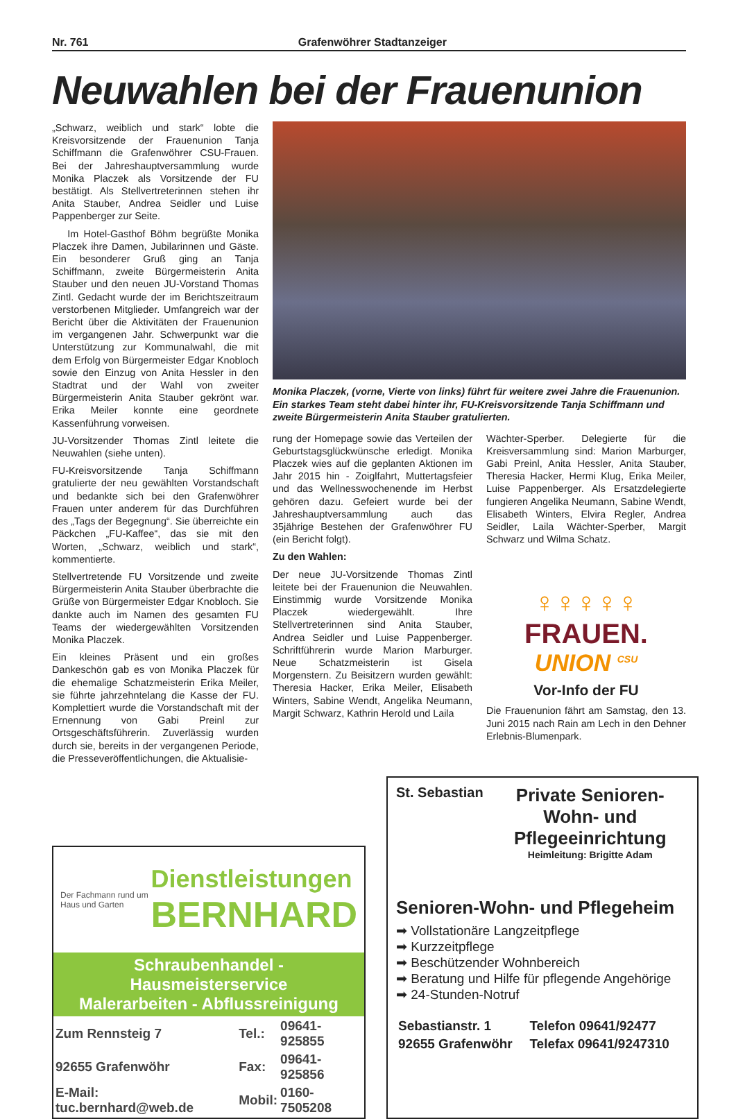Nr. 761 Grafenwöhrer Stadtanzeiger
Neuwahlen bei der Frauenunion
„Schwarz, weiblich und stark“ lobte die Kreisvorsitzende der Frauenunion Tanja Schiffmann die Grafenwöhrer CSU-Frauen. Bei der Jahreshauptversammlung wurde Monika Placzek als Vorsitzende der FU bestätigt. Als Stellvertreterinnen stehen ihr Anita Stauber, Andrea Seidler und Luise Pappenberger zur Seite.
Im Hotel-Gasthof Böhm begrüßte Monika Placzek ihre Damen, Jubilarinnen und Gäste. Ein besonderer Gruß ging an Tanja Schiffmann, zweite Bürgermeisterin Anita Stauber und den neuen JU-Vorstand Thomas Zintl. Gedacht wurde der im Berichtszeitraum verstorbenen Mitglieder. Umfangreich war der Bericht über die Aktivitäten der Frauenunion im vergangenen Jahr. Schwerpunkt war die Unterstützung zur Kommunalwahl, die mit dem Erfolg von Bürgermeister Edgar Knobloch sowie den Einzug von Anita Hessler in den Stadtrat und der Wahl von zweiter Bürgermeisterin Anita Stauber gekrönt war. Erika Meiler konnte eine geordnete Kassenführung vorweisen.
JU-Vorsitzender Thomas Zintl leitete die Neuwahlen (siehe unten).
FU-Kreisvorsitzende Tanja Schiffmann gratulierte der neu gewählten Vorstandschaft und bedankte sich bei den Grafenwöhrer Frauen unter anderem für das Durchführen des „Tags der Begegnung“. Sie überreichte ein Päckchen „FU-Kaffee“, das sie mit den Worten, „Schwarz, weiblich und stark“, kommentierte.
Stellvertretende FU Vorsitzende und zweite Bürgermeisterin Anita Stauber überbrachte die Grüße von Bürgermeister Edgar Knobloch. Sie dankte auch im Namen des gesamten FU Teams der wiedergewählten Vorsitzenden Monika Placzek.
Ein kleines Präsent und ein großes Dankeschön gab es von Monika Placzek für die ehemalige Schatzmeisterin Erika Meiler, sie führte jahrzehntelang die Kasse der FU. Komplettiert wurde die Vorstandschaft mit der Ernennung von Gabi Preinl zur Ortsgeschäftsführerin. Zuverlässig wurden durch sie, bereits in der vergangenen Periode, die Presseveröffentlichungen, die Aktualisie-
Monika Placzek, (vorne, Vierte von links) führt für weitere zwei Jahre die Frauenunion. Ein starkes Team steht dabei hinter ihr, FU-Kreisvorsitzende Tanja Schiffmann und zweite Bürgermeisterin Anita Stauber gratulierten.
rung der Homepage sowie das Verteilen der Geburtstagsglückwünsche erledigt. Monika Placzek wies auf die geplanten Aktionen im Jahr 2015 hin - Zoiglfahrt, Muttertagsfeier und das Wellnesswochenende im Herbst gehören dazu. Gefeiert wurde bei der Jahreshauptversammlung auch das 35jährige Bestehen der Grafenwöhrer FU (ein Bericht folgt).
Zu den Wahlen:
Der neue JU-Vorsitzende Thomas Zintl leitete bei der Frauenunion die Neuwahlen. Einstimmig wurde Vorsitzende Monika Placzek wiedergewählt. Ihre Stellvertreterinnen sind Anita Stauber, Andrea Seidler und Luise Pappenberger. Schriftführerin wurde Marion Marburger. Neue Schatzmeisterin ist Gisela Morgenstern. Zu Beisitzern wurden gewählt: Theresia Hacker, Erika Meiler, Elisabeth Winters, Sabine Wendt, Angelika Neumann, Margit Schwarz, Kathrin Herold und Laila
Wächter-Sperber. Delegierte für die Kreisversammlung sind: Marion Marburger, Gabi Preinl, Anita Hessler, Anita Stauber, Theresia Hacker, Hermi Klug, Erika Meiler, Luise Pappenberger. Als Ersatzdelegierte fungieren Angelika Neumann, Sabine Wendt, Elisabeth Winters, Elvira Regler, Andrea Seidler, Laila Wächter-Sperber, Margit Schwarz und Wilma Schatz.
♀♀♀♀♀ FRAUEN.
UNION <sup>CSU</sup>
Vor-Info der FU
Die Frauenunion fährt am Samstag, den 13. Juni 2015 nach Rain am Lech in den Dehner Erlebnis-Blumenpark.
Der Fachmann rund um Haus und Garten
Dienstleistungen
BERNHARD
Schraubenhandel - Hausmeisterservice
Malerarbeiten - Abflussreinigung
| Zum Rennsteig 7 | Tel.: | 09641-925855 |
| 92655 Grafenwöhr | Fax: | 09641-925856 |
| E-Mail: tuc.bernhard@web.de | Mobil: | 0160-7505208 |
St. Sebastian
Private Senioren-
Wohn- und
Pflegeeinrichtung
Heimleitung: Brigitte Adam
Senioren-Wohn- und Pflegeheim
➡ Vollstationäre Langzeitpflege
➡ Kurzzeitpflege
➡ Beschützender Wohnbereich
➡ Beratung und Hilfe für pflegende Angehörige
➡ 24-Stunden-Notruf
| Sebastianstr. 1 | Telefon 09641/92477 |
| 92655 Grafenwöhr | Telefax 09641/9247310 |